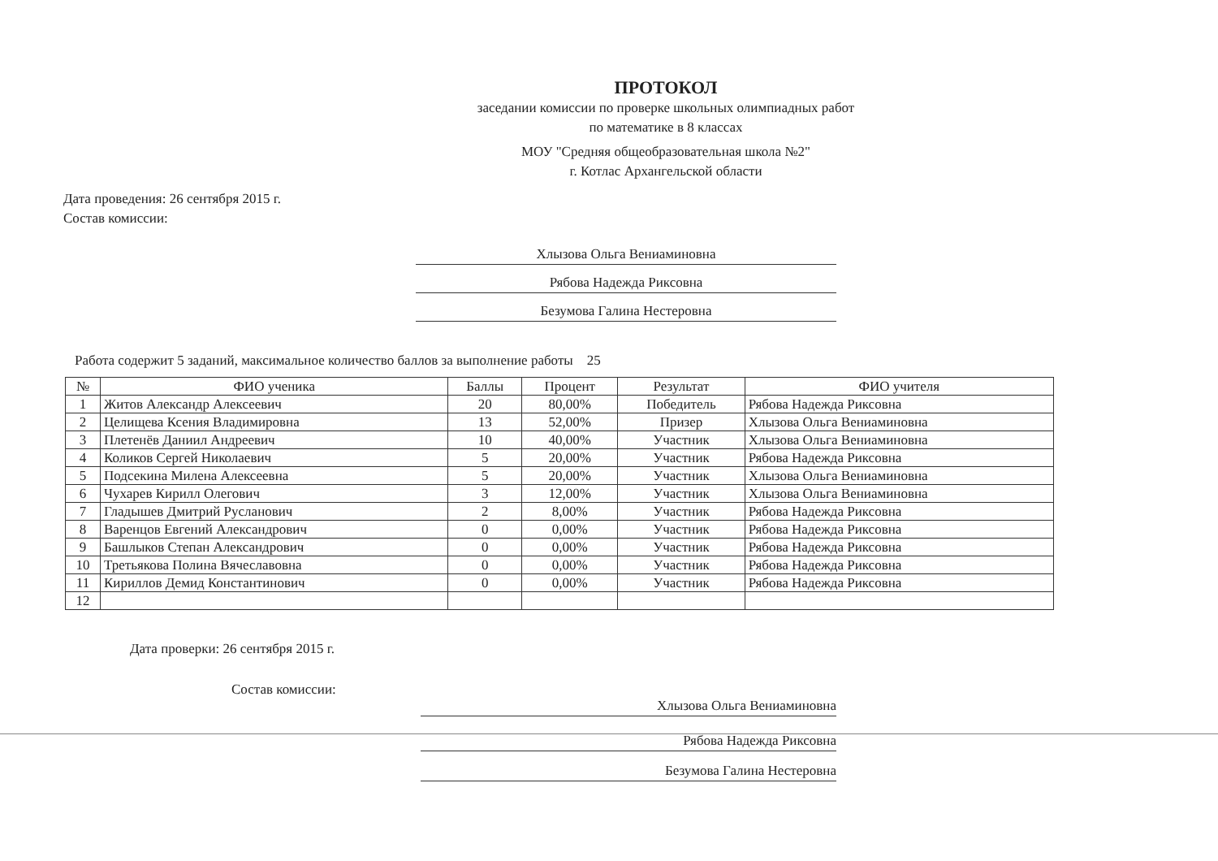ПРОТОКОЛ
заседании комиссии по проверке школьных олимпиадных работ
по математике в 8 классах
МОУ "Средняя общеобразовательная школа №2"
г. Котлас Архангельской области
Дата проведения: 26 сентября 2015 г.
Состав комиссии:
Хлызова Ольга Вениаминовна
Рябова Надежда Риксовна
Безумова Галина Нестеровна
Работа содержит 5 заданий, максимальное количество баллов за выполнение работы 25
| № | ФИО ученика | Баллы | Процент | Результат | ФИО учителя |
| --- | --- | --- | --- | --- | --- |
| 1 | Житов Александр Алексеевич | 20 | 80,00% | Победитель | Рябова Надежда Риксовна |
| 2 | Целищева Ксения Владимировна | 13 | 52,00% | Призер | Хлызова Ольга Вениаминовна |
| 3 | Плетенёв Даниил Андреевич | 10 | 40,00% | Участник | Хлызова Ольга Вениаминовна |
| 4 | Коликов Сергей Николаевич | 5 | 20,00% | Участник | Рябова Надежда Риксовна |
| 5 | Подсекина Милена Алексеевна | 5 | 20,00% | Участник | Хлызова Ольга Вениаминовна |
| 6 | Чухарев Кирилл Олегович | 3 | 12,00% | Участник | Хлызова Ольга Вениаминовна |
| 7 | Гладышев Дмитрий Русланович | 2 | 8,00% | Участник | Рябова Надежда Риксовна |
| 8 | Варенцов Евгений Александрович | 0 | 0,00% | Участник | Рябова Надежда Риксовна |
| 9 | Башлыков Степан Александрович | 0 | 0,00% | Участник | Рябова Надежда Риксовна |
| 10 | Третьякова Полина Вячеславовна | 0 | 0,00% | Участник | Рябова Надежда Риксовна |
| 11 | Кириллов Демид Константинович | 0 | 0,00% | Участник | Рябова Надежда Риксовна |
| 12 | | | | | |
Дата проверки: 26 сентября 2015 г.
Состав комиссии:
Хлызова Ольга Вениаминовна
Рябова Надежда Риксовна
Безумова Галина Нестеровна